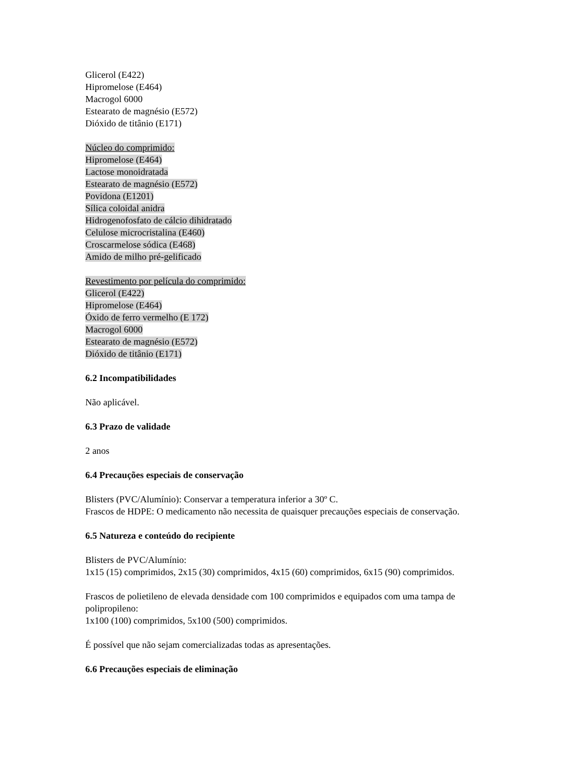Glicerol (E422)
Hipromelose (E464)
Macrogol 6000
Estearato de magnésio (E572)
Dióxido de titânio (E171)
Núcleo do comprimido:
Hipromelose (E464)
Lactose monoidratada
Estearato de magnésio (E572)
Povidona (E1201)
Sílica coloidal anidra
Hidrogenofosfato de cálcio dihidratado
Celulose microcristalina (E460)
Croscarmelose sódica (E468)
Amido de milho pré-gelificado
Revestimento por película do comprimido:
Glicerol (E422)
Hipromelose (E464)
Óxido de ferro vermelho (E 172)
Macrogol 6000
Estearato de magnésio (E572)
Dióxido de titânio (E171)
6.2 Incompatibilidades
Não aplicável.
6.3 Prazo de validade
2 anos
6.4 Precauções especiais de conservação
Blisters (PVC/Alumínio): Conservar a temperatura inferior a 30º C.
Frascos de HDPE: O medicamento não necessita de quaisquer precauções especiais de conservação.
6.5 Natureza e conteúdo do recipiente
Blisters de PVC/Alumínio:
1x15 (15) comprimidos, 2x15 (30) comprimidos, 4x15 (60) comprimidos, 6x15 (90) comprimidos.
Frascos de polietileno de elevada densidade com 100 comprimidos e equipados com uma tampa de polipropileno:
1x100 (100) comprimidos, 5x100 (500) comprimidos.
É possível que não sejam comercializadas todas as apresentações.
6.6 Precauções especiais de eliminação